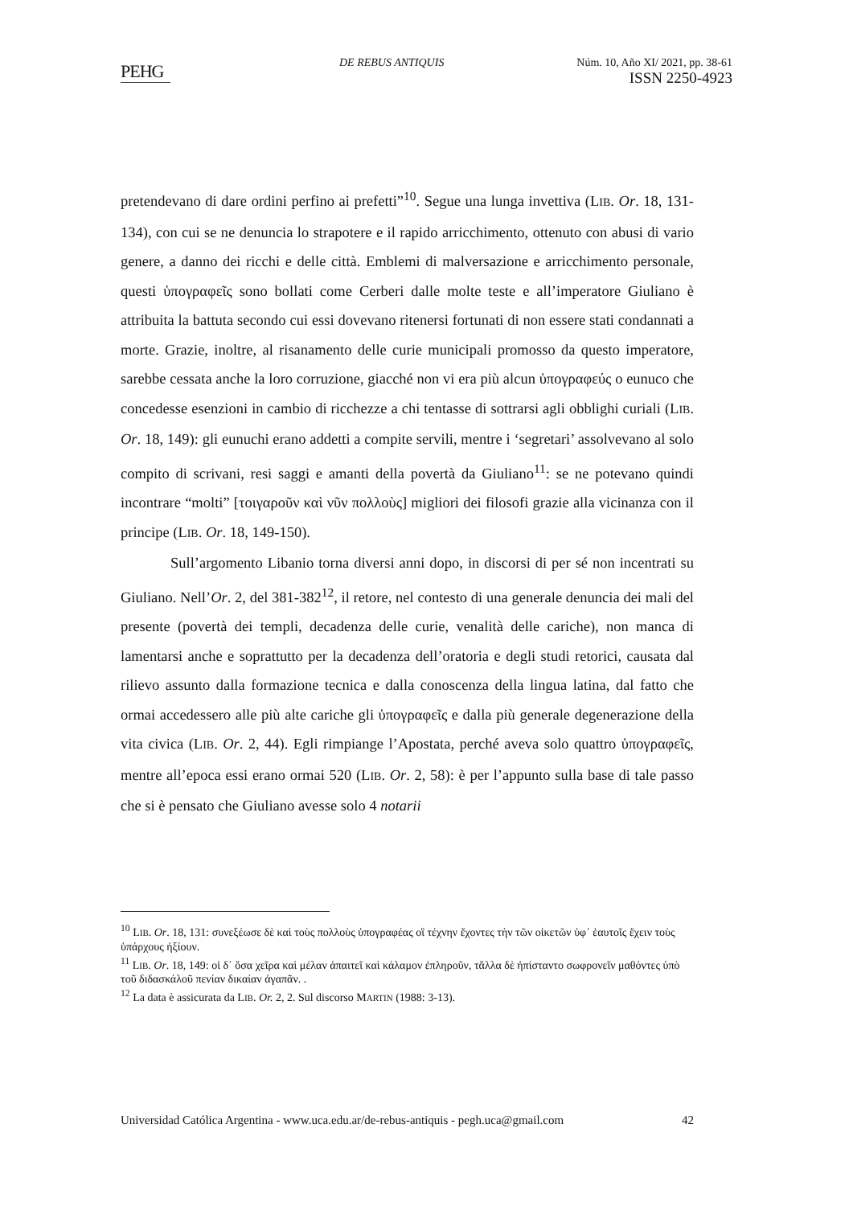PEHG
DE REBUS ANTIQUIS Núm. 10, Año XI/ 2021, pp. 38-61
ISSN 2250-4923
pretendevano di dare ordini perfino ai prefetti”<sup>10</sup>. Segue una lunga invettiva (LIB. Or. 18, 131-134), con cui se ne denuncia lo strapotere e il rapido arricchimento, ottenuto con abusi di vario genere, a danno dei ricchi e delle città. Emblemi di malversazione e arricchimento personale, questi ὑπογραφεῖς sono bollati come Cerberi dalle molte teste e all’imperatore Giuliano è attribuita la battuta secondo cui essi dovevano ritenersi fortunati di non essere stati condannati a morte. Grazie, inoltre, al risanamento delle curie municipali promosso da questo imperatore, sarebbe cessata anche la loro corruzione, giacché non vi era più alcun ὑπογραφεύς o eunuco che concedesse esenzioni in cambio di ricchezze a chi tentasse di sottrarsi agli obblighi curiali (LIB. Or. 18, 149): gli eunuchi erano addetti a compite servili, mentre i ‘segretari’ assolvevano al solo compito di scrivani, resi saggi e amanti della povertà da Giuliano<sup>11</sup>: se ne potevano quindi incontrare “molti” [τοιγαροῦν καὶ νῦν πολλοὺς] migliori dei filosofi grazie alla vicinanza con il principe (LIB. Or. 18, 149-150).
Sull’argomento Libanio torna diversi anni dopo, in discorsi di per sé non incentrati su Giuliano. Nell’Or. 2, del 381-382<sup>12</sup>, il retore, nel contesto di una generale denuncia dei mali del presente (povertà dei templi, decadenza delle curie, venalità delle cariche), non manca di lamentarsi anche e soprattutto per la decadenza dell’oratoria e degli studi retorici, causata dal rilievo assunto dalla formazione tecnica e dalla conoscenza della lingua latina, dal fatto che ormai accedessero alle più alte cariche gli ὑπογραφεῖς e dalla più generale degenerazione della vita civica (LIB. Or. 2, 44). Egli rimpiange l’Apostata, perché aveva solo quattro ὑπογραφεῖς, mentre all’epoca essi erano ormai 520 (LIB. Or. 2, 58): è per l’appunto sulla base di tale passo che si è pensato che Giuliano avesse solo 4 notarii
<sup>10</sup> LIB. Or. 18, 131: συνεξέωσε δὲ καὶ τοὺς πολλοὺς ὑπογραφέας οἳ τέχνην ἔχοντες τὴν τῶν οἰκετῶν ὑφ᾽ ἑαυτοῖς ἔχειν τοὺς ὑπάρχους ἠξίουν.
<sup>11</sup> LIB. Or. 18, 149: οἱ δ᾽ ὅσα χεῖρα καὶ μέλαν ἀπαιτεῖ καὶ κάλαμον ἐπληροῦν, τἄλλα δὲ ἠπίσταντο σωφρονεῖν μαθόντες ὑπὸ τοῦ διδασκάλοῦ πενίαν δικαίαν ἀγαπᾶν. .
<sup>12</sup> La data è assicurata da LIB. Or. 2, 2. Sul discorso MARTIN (1988: 3-13).
Universidad Católica Argentina - www.uca.edu.ar/de-rebus-antiquis - pegh.uca@gmail.com 42